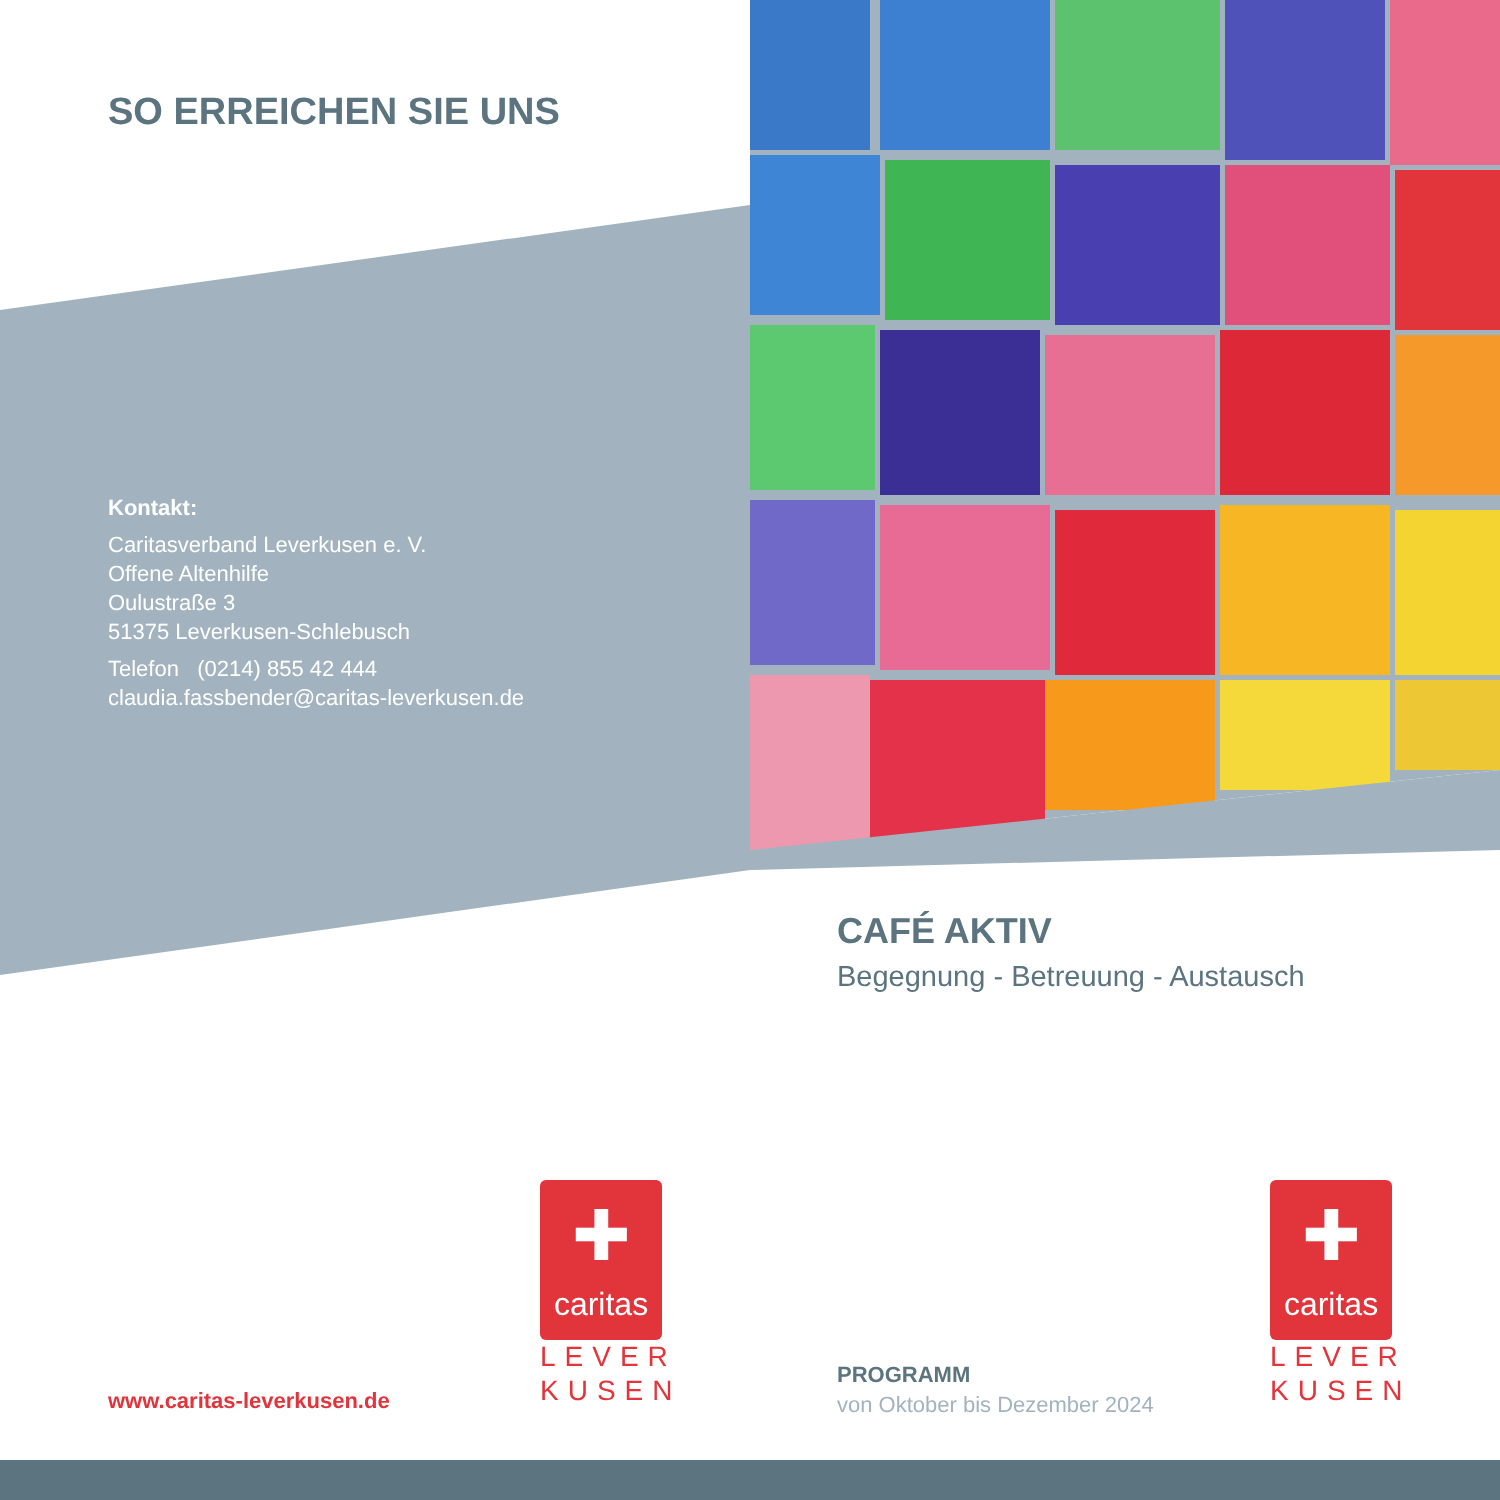SO ERREICHEN SIE UNS
Kontakt:
Caritasverband Leverkusen e. V.
Offene Altenhilfe
Oulustraße 3
51375 Leverkusen-Schlebusch
Telefon (0214) 855 42 444
claudia.fassbender@caritas-leverkusen.de
CAFÉ AKTIV
Begegnung - Betreuung - Austausch
www.caritas-leverkusen.de
✚
caritas
LEVER
KUSEN
✚
caritas
LEVER
KUSEN
PROGRAMM
von Oktober bis Dezember 2024